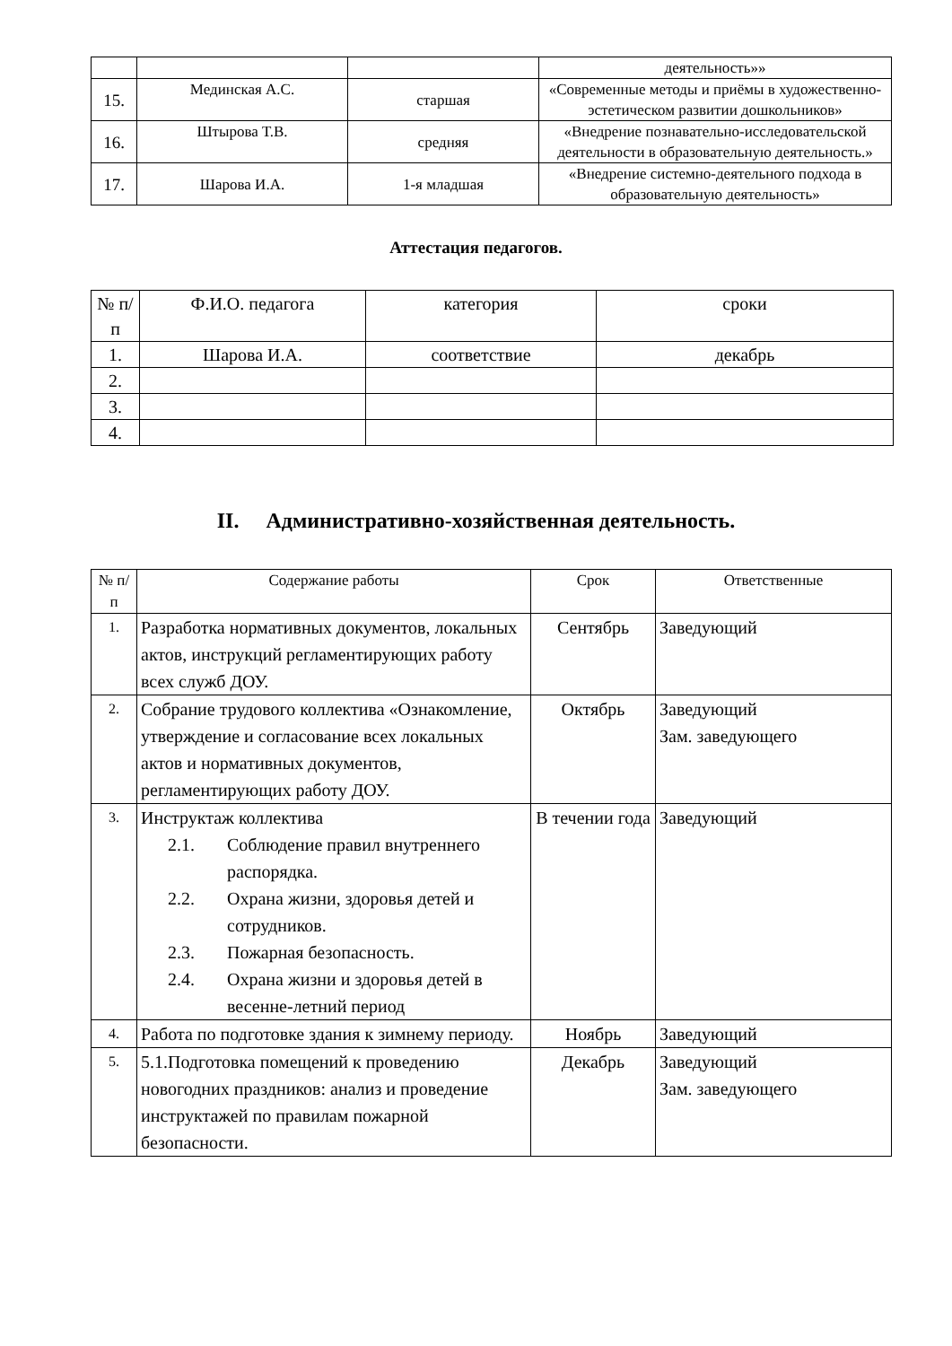| | | | деятельность»» |
| 15. | Мединская А.С. | старшая | «Современные методы и приёмы в художественно-эстетическом развитии дошкольников» |
| 16. | Штырова Т.В. | средняя | «Внедрение познавательно-исследовательской деятельности в образовательную деятельность.» |
| 17. | Шарова И.А. | 1-я младшая | «Внедрение системно-деятельного подхода в образовательную деятельность» |
Аттестация педагогов.
| № п/п | Ф.И.О. педагога | категория | сроки |
| --- | --- | --- | --- |
| 1. | Шарова И.А. | соответствие | декабрь |
| 2. | | | |
| 3. | | | |
| 4. | | | |
II. Административно-хозяйственная деятельность.
| № п/п | Содержание работы | Срок | Ответственные |
| --- | --- | --- | --- |
| 1. | Разработка нормативных документов, локальных актов, инструкций регламентирующих работу всех служб ДОУ. | Сентябрь | Заведующий |
| 2. | Собрание трудового коллектива «Ознакомление, утверждение и согласование всех локальных актов и нормативных документов, регламентирующих работу ДОУ. | Октябрь | Заведующий Зам. заведующего |
| 3. | Инструктаж коллектива 2.1. Соблюдение правил внутреннего распорядка. 2.2. Охрана жизни, здоровья детей и сотрудников. 2.3. Пожарная безопасность. 2.4. Охрана жизни и здоровья детей в весенне-летний период | В течении года | Заведующий |
| 4. | Работа по подготовке здания к зимнему периоду. | Ноябрь | Заведующий |
| 5. | 5.1.Подготовка помещений к проведению новогодних праздников: анализ и проведение инструктажей по правилам пожарной безопасности. | Декабрь | Заведующий Зам. заведующего |